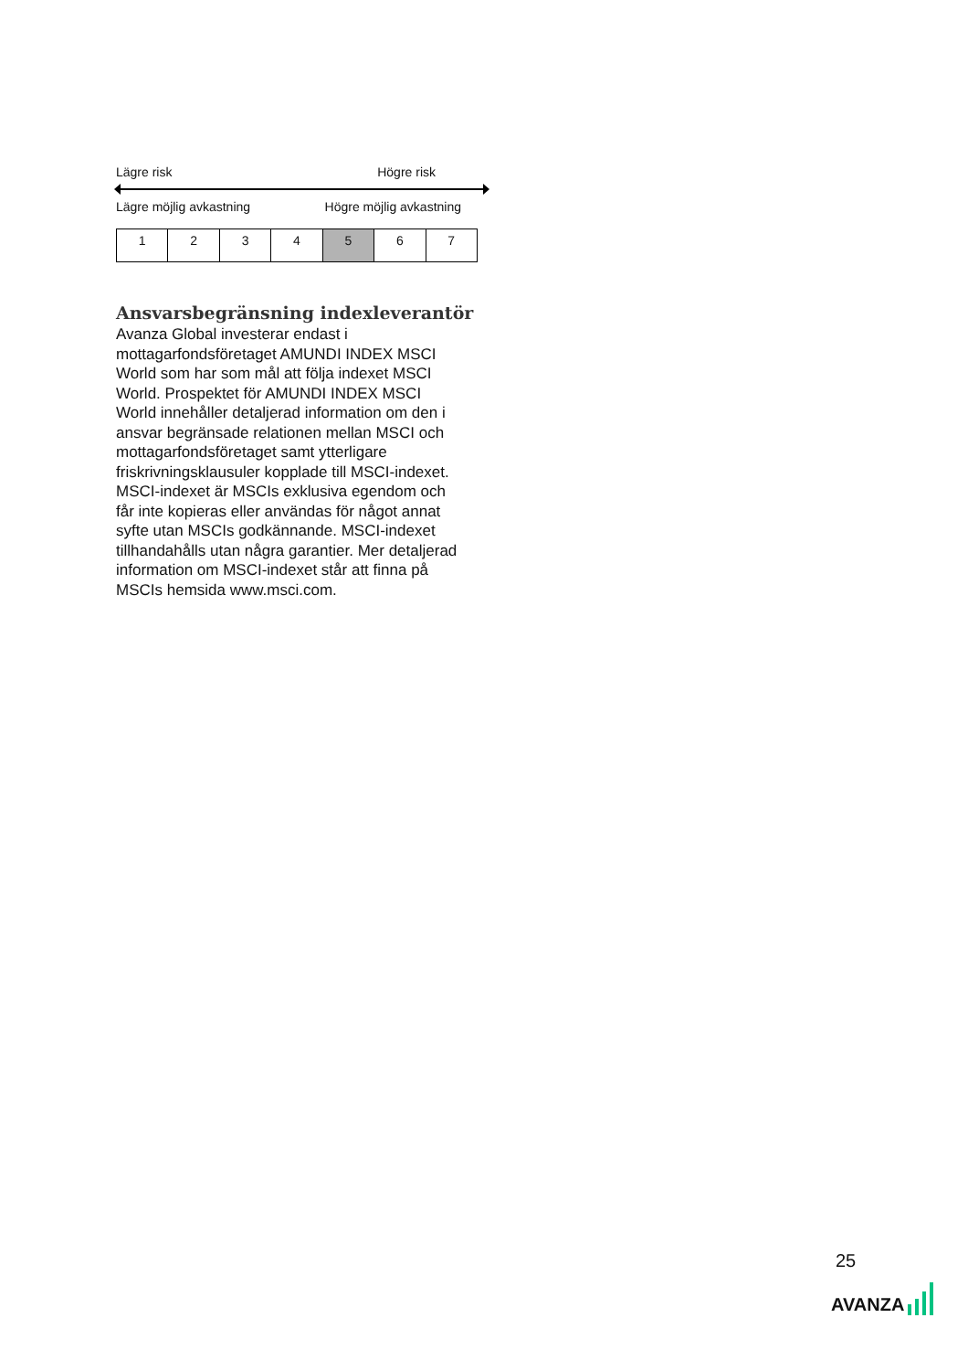Lägre risk Högre risk
Lägre möjlig avkastning Högre möjlig avkastning
| 1 | 2 | 3 | 4 | 5 | 6 | 7 |
Ansvarsbegränsning indexleverantör
Avanza Global investerar endast i mottagarfondsföretaget AMUNDI INDEX MSCI World som har som mål att följa indexet MSCI World. Prospektet för AMUNDI INDEX MSCI World innehåller detaljerad information om den i ansvar begränsade relationen mellan MSCI och mottagarfondsföretaget samt ytterligare friskrivningsklausuler kopplade till MSCI-indexet. MSCI-indexet är MSCIs exklusiva egendom och får inte kopieras eller användas för något annat syfte utan MSCIs godkännande. MSCI-indexet tillhandahålls utan några garantier. Mer detaljerad information om MSCI-indexet står att finna på MSCIs hemsida www.msci.com.
25
AVANZA